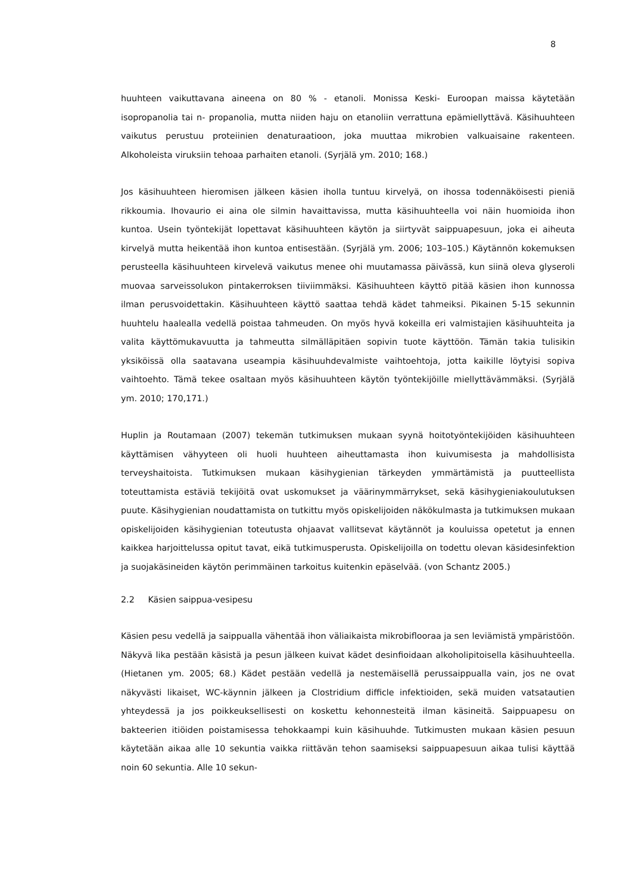8
huuhteen vaikuttavana aineena on 80 % - etanoli. Monissa Keski- Euroopan maissa käytetään isopropanolia tai n- propanolia, mutta niiden haju on etanoliin verrattuna epämiellyttävä. Käsihuuhteen vaikutus perustuu proteiinien denaturaatioon, joka muuttaa mikrobien valkuaisaine rakenteen. Alkoholeista viruksiin tehoaa parhaiten etanoli. (Syrjälä ym. 2010; 168.)
Jos käsihuuhteen hieromisen jälkeen käsien iholla tuntuu kirvelyä, on ihossa todennäköisesti pieniä rikkoumia. Ihovaurio ei aina ole silmin havaittavissa, mutta käsihuuhteella voi näin huomioida ihon kuntoa. Usein työntekijät lopettavat käsihuuhteen käytön ja siirtyvät saippuapesuun, joka ei aiheuta kirvelyä mutta heikentää ihon kuntoa entisestään. (Syrjälä ym. 2006; 103–105.) Käytännön kokemuksen perusteella käsihuuhteen kirvelevä vaikutus menee ohi muutamassa päivässä, kun siinä oleva glyseroli muovaa sarveissolukon pintakerroksen tiiviimmäksi. Käsihuuhteen käyttö pitää käsien ihon kunnossa ilman perusvoidettakin. Käsihuuhteen käyttö saattaa tehdä kädet tahmeiksi. Pikainen 5-15 sekunnin huuhtelu haalealla vedellä poistaa tahmeuden. On myös hyvä kokeilla eri valmistajien käsihuuhteita ja valita käyttömukavuutta ja tahmeutta silmälläpitäen sopivin tuote käyttöön. Tämän takia tulisikin yksiköissä olla saatavana useampia käsihuuhdevalmiste vaihtoehtoja, jotta kaikille löytyisi sopiva vaihtoehto. Tämä tekee osaltaan myös käsihuuhteen käytön työntekijöille miellyttävämmäksi. (Syrjälä ym. 2010; 170,171.)
Huplin ja Routamaan (2007) tekemän tutkimuksen mukaan syynä hoitotyöntekijöiden käsihuuhteen käyttämisen vähyyteen oli huoli huuhteen aiheuttamasta ihon kuivumisesta ja mahdollisista terveyshaitoista. Tutkimuksen mukaan käsihygienian tärkeyden ymmärtämistä ja puutteellista toteuttamista estäviä tekijöitä ovat uskomukset ja väärinymmärrykset, sekä käsihygieniakoulutuksen puute. Käsihygienian noudattamista on tutkittu myös opiskelijoiden näkökulmasta ja tutkimuksen mukaan opiskelijoiden käsihygienian toteutusta ohjaavat vallitsevat käytännöt ja kouluissa opetetut ja ennen kaikkea harjoittelussa opitut tavat, eikä tutkimusperusta. Opiskelijoilla on todettu olevan käsidesinfektion ja suojakäsineiden käytön perimmäinen tarkoitus kuitenkin epäselvää. (von Schantz 2005.)
2.2 Käsien saippua-vesipesu
Käsien pesu vedellä ja saippualla vähentää ihon väliaikaista mikrobiflooraa ja sen leviämistä ympäristöön. Näkyvä lika pestään käsistä ja pesun jälkeen kuivat kädet desinfioidaan alkoholipitoisella käsihuuhteella. (Hietanen ym. 2005; 68.) Kädet pestään vedellä ja nestemäisellä perussaippualla vain, jos ne ovat näkyvästi likaiset, WC-käynnin jälkeen ja Clostridium difficle infektioiden, sekä muiden vatsatautien yhteydessä ja jos poikkeuksellisesti on koskettu kehonnesteitä ilman käsineitä. Saippuapesu on bakteerien itiöiden poistamisessa tehokkaampi kuin käsihuuhde. Tutkimusten mukaan käsien pesuun käytetään aikaa alle 10 sekuntia vaikka riittävän tehon saamiseksi saippuapesuun aikaa tulisi käyttää noin 60 sekuntia. Alle 10 sekun-